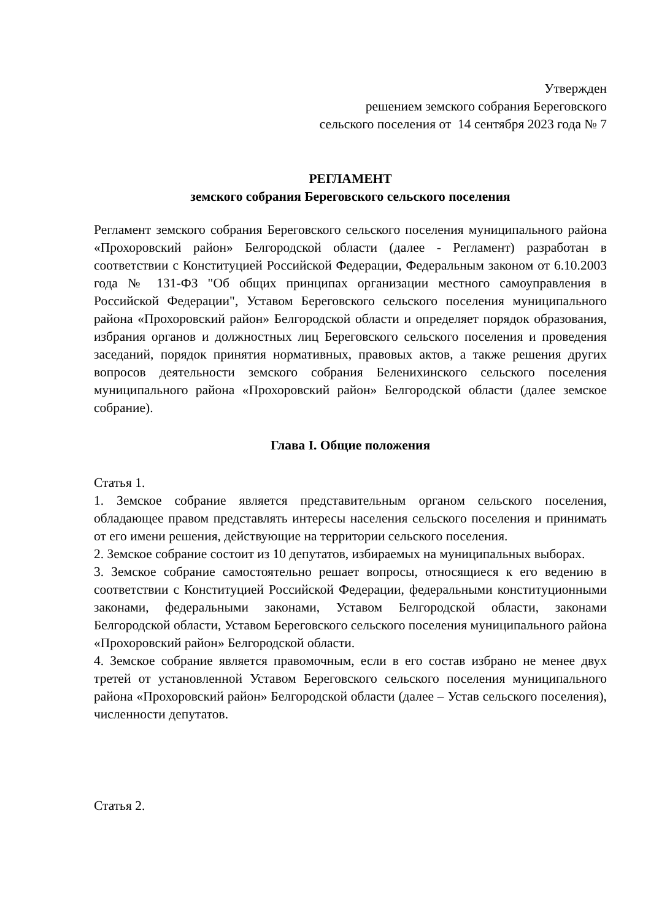Утвержден
решением земского собрания Береговского
сельского поселения от 14 сентября 2023 года № 7
РЕГЛАМЕНТ
земского собрания Береговского сельского поселения
Регламент земского собрания Береговского сельского поселения муниципального района «Прохоровский район» Белгородской области (далее - Регламент) разработан в соответствии с Конституцией Российской Федерации, Федеральным законом от 6.10.2003 года № 131-ФЗ "Об общих принципах организации местного самоуправления в Российской Федерации", Уставом Береговского сельского поселения муниципального района «Прохоровский район» Белгородской области и определяет порядок образования, избрания органов и должностных лиц Береговского сельского поселения и проведения заседаний, порядок принятия нормативных, правовых актов, а также решения других вопросов деятельности земского собрания Беленихинского сельского поселения муниципального района «Прохоровский район» Белгородской области (далее земское собрание).
Глава I. Общие положения
Статья 1.
1. Земское собрание является представительным органом сельского поселения, обладающее правом представлять интересы населения сельского поселения и принимать от его имени решения, действующие на территории сельского поселения.
2. Земское собрание состоит из 10 депутатов, избираемых на муниципальных выборах.
3. Земское собрание самостоятельно решает вопросы, относящиеся к его ведению в соответствии с Конституцией Российской Федерации, федеральными конституционными законами, федеральными законами, Уставом Белгородской области, законами Белгородской области, Уставом Береговского сельского поселения муниципального района «Прохоровский район» Белгородской области.
4. Земское собрание является правомочным, если в его состав избрано не менее двух третей от установленной Уставом Береговского сельского поселения муниципального района «Прохоровский район» Белгородской области (далее – Устав сельского поселения), численности депутатов.
Статья 2.